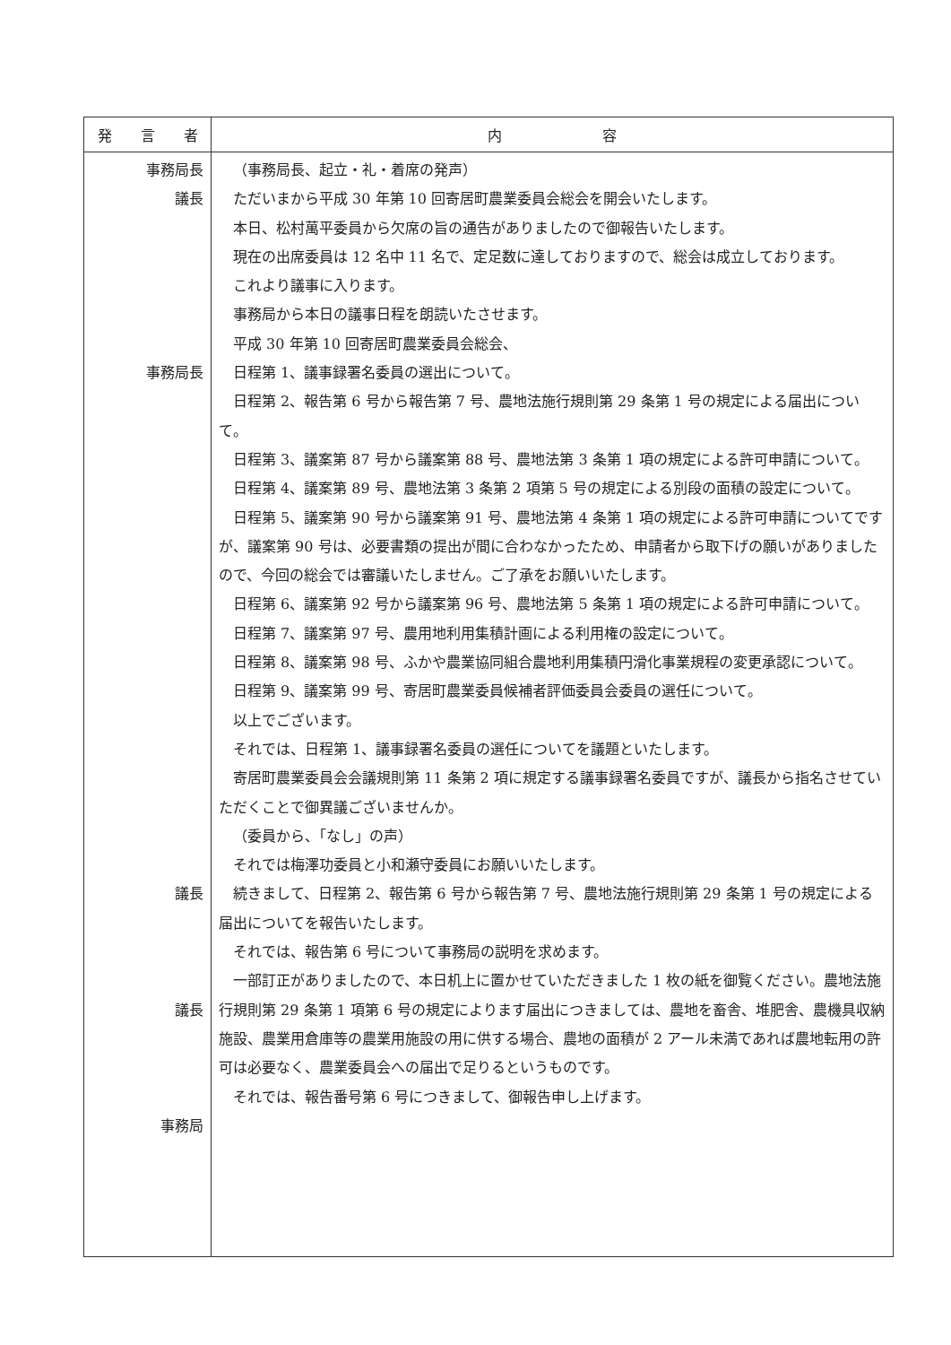| 発 言 者 | 内 容 |
| --- | --- |
| 事務局長 議長 事務局長 議長 議長 事務局 | （事務局長、起立・礼・着席の発声） ただいまから平成 30 年第 10 回寄居町農業委員会総会を開会いたします。 本日、松村萬平委員から欠席の旨の通告がありましたので御報告いたします。 現在の出席委員は 12 名中 11 名で、定足数に達しておりますので、総会は成立しております。 これより議事に入ります。 事務局から本日の議事日程を朗読いたさせます。 平成 30 年第 10 回寄居町農業委員会総会、 日程第 1、議事録署名委員の選出について。 日程第 2、報告第 6 号から報告第 7 号、農地法施行規則第 29 条第 1 号の規定による届出について。 日程第 3、議案第 87 号から議案第 88 号、農地法第 3 条第 1 項の規定による許可申請について。 日程第 4、議案第 89 号、農地法第 3 条第 2 項第 5 号の規定による別段の面積の設定について。 日程第 5、議案第 90 号から議案第 91 号、農地法第 4 条第 1 項の規定による許可申請についてですが、議案第 90 号は、必要書類の提出が間に合わなかったため、申請者から取下げの願いがありましたので、今回の総会では審議いたしません。ご了承をお願いいたします。 日程第 6、議案第 92 号から議案第 96 号、農地法第 5 条第 1 項の規定による許可申請について。 日程第 7、議案第 97 号、農用地利用集積計画による利用権の設定について。 日程第 8、議案第 98 号、ふかや農業協同組合農地利用集積円滑化事業規程の変更承認について。 日程第 9、議案第 99 号、寄居町農業委員候補者評価委員会委員の選任について。 以上でございます。 それでは、日程第 1、議事録署名委員の選任についてを議題といたします。 寄居町農業委員会会議規則第 11 条第 2 項に規定する議事録署名委員ですが、議長から指名させていただくことで御異議ございませんか。 （委員から、「なし」の声） それでは梅澤功委員と小和瀬守委員にお願いいたします。 続きまして、日程第 2、報告第 6 号から報告第 7 号、農地法施行規則第 29 条第 1 号の規定による届出についてを報告いたします。 それでは、報告第 6 号について事務局の説明を求めます。 一部訂正がありましたので、本日机上に置かせていただきました 1 枚の紙を御覧ください。農地法施行規則第 29 条第 1 項第 6 号の規定によります届出につきましては、農地を畜舎、堆肥舎、農機具収納施設、農業用倉庫等の農業用施設の用に供する場合、農地の面積が 2 アール未満であれば農地転用の許可は必要なく、農業委員会への届出で足りるというものです。 それでは、報告番号第 6 号につきまして、御報告申し上げます。 |